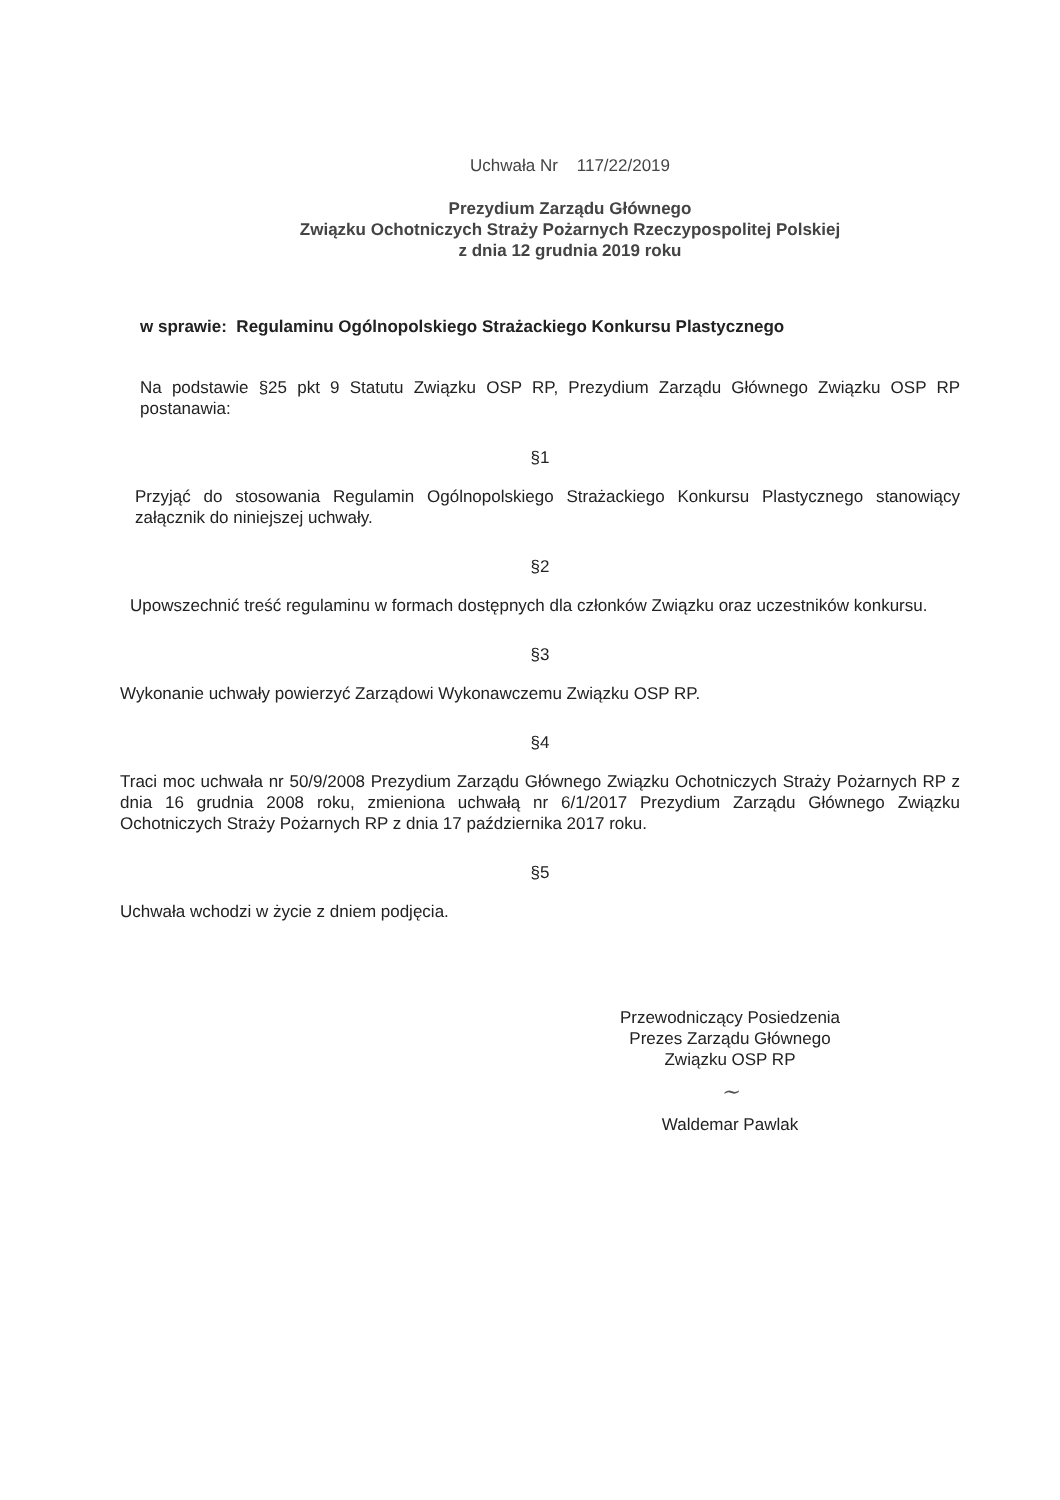Uchwała Nr 117/22/2019
Prezydium Zarządu Głównego
Związku Ochotniczych Straży Pożarnych Rzeczypospolitej Polskiej
z dnia 12 grudnia 2019 roku
w sprawie: Regulaminu Ogólnopolskiego Strażackiego Konkursu Plastycznego
Na podstawie §25 pkt 9 Statutu Związku OSP RP, Prezydium Zarządu Głównego Związku OSP RP postanawia:
§1
Przyjąć do stosowania Regulamin Ogólnopolskiego Strażackiego Konkursu Plastycznego stanowiący załącznik do niniejszej uchwały.
§2
Upowszechnić treść regulaminu w formach dostępnych dla członków Związku oraz uczestników konkursu.
§3
Wykonanie uchwały powierzyć Zarządowi Wykonawczemu Związku OSP RP.
§4
Traci moc uchwała nr 50/9/2008 Prezydium Zarządu Głównego Związku Ochotniczych Straży Pożarnych RP z dnia 16 grudnia 2008 roku, zmieniona uchwałą nr 6/1/2017 Prezydium Zarządu Głównego Związku Ochotniczych Straży Pożarnych RP z dnia 17 października 2017 roku.
§5
Uchwała wchodzi w życie z dniem podjęcia.
Przewodniczący Posiedzenia
Prezes Zarządu Głównego
Związku OSP RP
~
Waldemar Pawlak